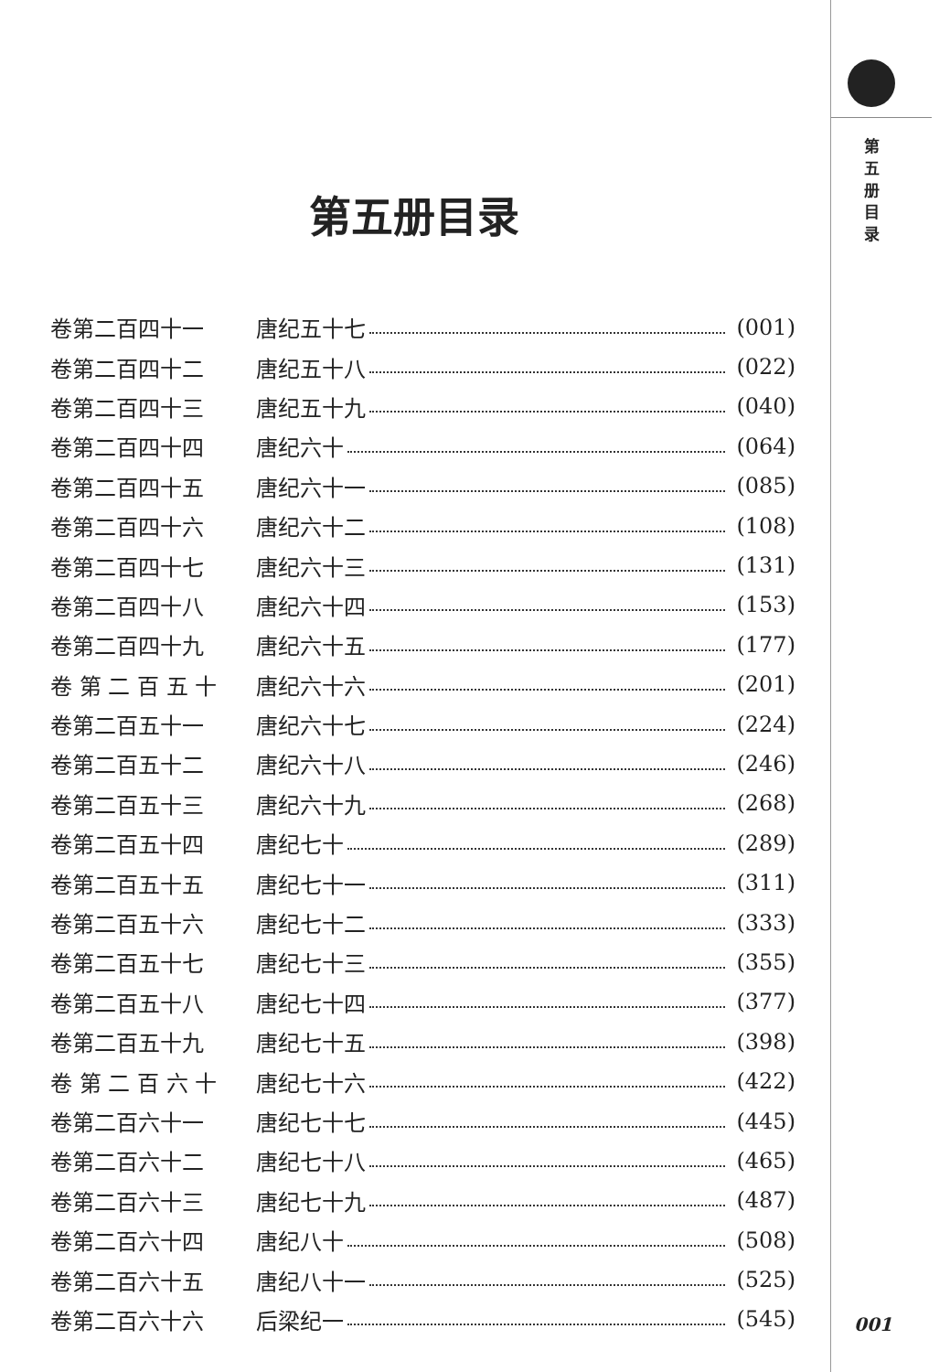第五册目录
卷第二百四十一 唐纪五十七 (001)
卷第二百四十二 唐纪五十八 (022)
卷第二百四十三 唐纪五十九 (040)
卷第二百四十四 唐纪六十 (064)
卷第二百四十五 唐纪六十一 (085)
卷第二百四十六 唐纪六十二 (108)
卷第二百四十七 唐纪六十三 (131)
卷第二百四十八 唐纪六十四 (153)
卷第二百四十九 唐纪六十五 (177)
卷 第 二 百 五 十 唐纪六十六 (201)
卷第二百五十一 唐纪六十七 (224)
卷第二百五十二 唐纪六十八 (246)
卷第二百五十三 唐纪六十九 (268)
卷第二百五十四 唐纪七十 (289)
卷第二百五十五 唐纪七十一 (311)
卷第二百五十六 唐纪七十二 (333)
卷第二百五十七 唐纪七十三 (355)
卷第二百五十八 唐纪七十四 (377)
卷第二百五十九 唐纪七十五 (398)
卷 第 二 百 六 十 唐纪七十六 (422)
卷第二百六十一 唐纪七十七 (445)
卷第二百六十二 唐纪七十八 (465)
卷第二百六十三 唐纪七十九 (487)
卷第二百六十四 唐纪八十 (508)
卷第二百六十五 唐纪八十一 (525)
卷第二百六十六 后梁纪一 (545)
第
五
册
目
录
001